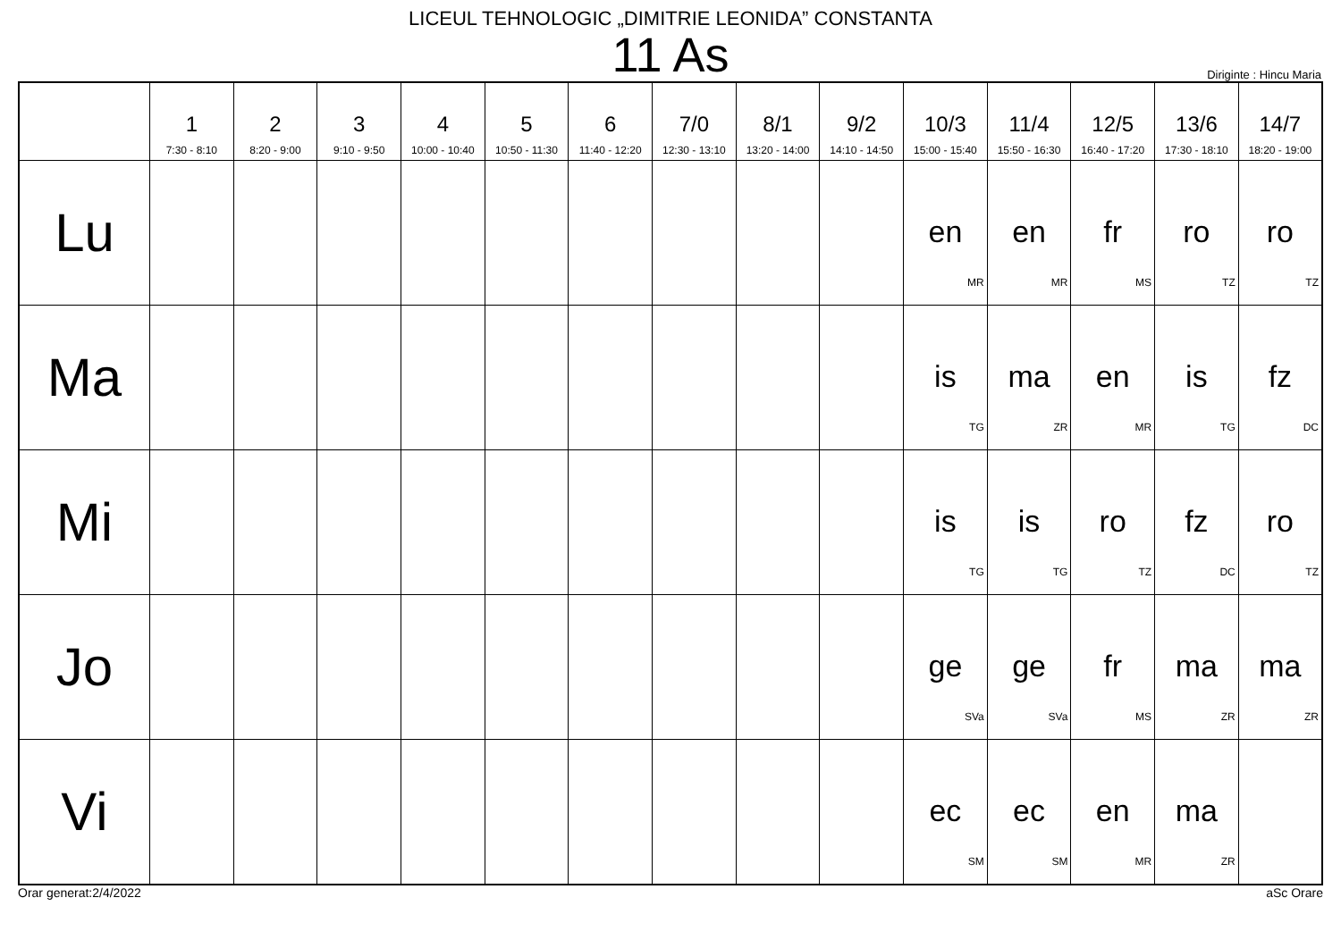LICEUL TEHNOLOGIC „DIMITRIE LEONIDA” CONSTANTA
11 As
Diriginte : Hincu Maria
| | 1 7:30 - 8:10 | 2 8:20 - 9:00 | 3 9:10 - 9:50 | 4 10:00 - 10:40 | 5 10:50 - 11:30 | 6 11:40 - 12:20 | 7/0 12:30 - 13:10 | 8/1 13:20 - 14:00 | 9/2 14:10 - 14:50 | 10/3 15:00 - 15:40 | 11/4 15:50 - 16:30 | 12/5 16:40 - 17:20 | 13/6 17:30 - 18:10 | 14/7 18:20 - 19:00 |
| --- | --- | --- | --- | --- | --- | --- | --- | --- | --- | --- | --- | --- | --- | --- |
| Lu | | | | | | | | | | en MR | en MR | fr MS | ro TZ | ro TZ |
| Ma | | | | | | | | | | is TG | ma ZR | en MR | is TG | fz DC |
| Mi | | | | | | | | | | is TG | is TG | ro TZ | fz DC | ro TZ |
| Jo | | | | | | | | | | ge SVa | ge SVa | fr MS | ma ZR | ma ZR |
| Vi | | | | | | | | | | ec SM | ec SM | en MR | ma ZR | |
Orar generat:2/4/2022 aSc Orare